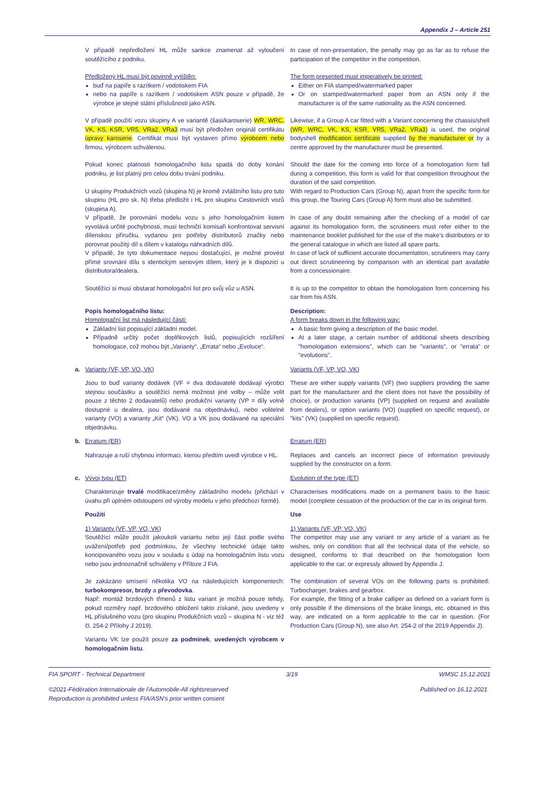Appendix J – Article 251
V případě nepředložení HL může sankce znamenat až vyloučení soutěžícího z podniku.
In case of non-presentation, the penalty may go as far as to refuse the participation of the competitor in the competition.
Předložený HL musí být povinně vytištěn:
buď na papíře s razítkem / vodotiskem FIA
nebo na papíře s razítkem / vodotiskem ASN pouze v případě, že výrobce je stejné státní příslušnosti jako ASN.
The form presented must imperatively be printed:
Either on FIA stamped/watermarked paper
Or on stamped/watermarked paper from an ASN only if the manufacturer is of the same nationality as the ASN concerned.
V případě použití vozu skupiny A ve variantě (šasi/karoserie) WR, WRC, VK, KS, KSR, VR5, VRa2, VRa3 musí být předložen originál certifikátu úpravy karoserie. Certifikát musí být vystaven přímo výrobcem nebo firmou, výrobcem schválenou.
Likewise, if a Group A car fitted with a Variant concerning the chassis/shell (WR, WRC, VK, KS, KSR, VR5, VRa2, VRa3) is used, the original bodyshell modification certificate supplied by the manufacturer or by a centre approved by the manufacturer must be presented.
Pokud konec platnosti homologačního listu spadá do doby konání podniku, je list platný pro celou dobu trvání podniku.
Should the date for the coming into force of a homologation form fall during a competition, this form is valid for that competition throughout the duration of the said competition.
U skupiny Produkčních vozů (skupina N) je kromě zvláštního listu pro tuto skupinu (HL pro sk. N) třeba předložit i HL pro skupinu Cestovních vozů (skupina A).
With regard to Production Cars (Group N), apart from the specific form for this group, the Touring Cars (Group A) form must also be submitted.
V případě, že porovnání modelu vozu s jeho homologačním listem vyvolává určité pochybnosti, musí techničtí komisaři konfrontovat servisní dílenskou příručku, vydanou pro potřeby distributorů značky nebo porovnat použitý díl s dílem v katalogu náhradních dílů.
In case of any doubt remaining after the checking of a model of car against its homologation form, the scrutineers must refer either to the maintenance booklet published for the use of the make's distributors or to the general catalogue in which are listed all spare parts.
V případě, že tyto dokumentace nejsou dostačující, je možné provést přímé srovnání dílu s identickým seriovým dílem, který je k dispozici u distributora/dealera.
In case of lack of sufficient accurate documentation, scrutineers may carry out direct scrutineering by comparison with an identical part available from a concessionaire.
Soutěžící si musí obstarat homologační list pro svůj vůz u ASN.
It is up to the competitor to obtain the homologation form concerning his car from his ASN.
Popis homologačního listu:
Homologační list má následující části:
Základní list popisující základní model.
Případně určitý počet doplňkových listů, popisujících rozšíření homologace, což mohou být „Varianty“, „Errata“ nebo „Evoluce“.
Description:
A form breaks down in the following way:
A basic form giving a description of the basic model.
At a later stage, a certain number of additional sheets describing "homologation extensions", which can be "variants", or "errata" or "evolutions".
a. Varianty (VF, VP, VO, VK) Variants (VF, VP, VO, VK)
Jsou to buď varianty dodávek (VF = dva dodavatelé dodávají výrobci stejnou součástku a soutěžící nemá možnost jiné volby – může volit pouze z těchto 2 dodavatelů) nebo produkční varianty (VP = díly volně dostupné u dealera, jsou dodávané na objednávku), nebo volitelné varianty (VO) a varianty „Kit“ (VK). VO a VK jsou dodávané na speciální objednávku.
These are either supply variants (VF) (two suppliers providing the same part for the manufacturer and the client does not have the possibility of choice), or production variants (VP) (supplied on request and available from dealers), or option variants (VO) (supplied on specific request), or "kits" (VK) (supplied on specific request).
b. Erratum (ER) Erratum (ER)
Nahrazuje a ruší chybnou informaci, kterou předtím uvedl výrobce v HL.
Replaces and cancels an incorrect piece of information previously supplied by the constructor on a form.
c. Vývoj typu (ET) Evolution of the type (ET)
Charakterizuje trvalé modifikace/změny základního modelu (přichází v úvahu při úplném odstoupení od výroby modelu v jeho předchozí formě).
Characterises modifications made on a permanent basis to the basic model (complete cessation of the production of the car in its original form.
Použití Use
1) Varianty (VF, VP, VO, VK)
Soutěžící může použít jakoukoli variantu nebo její část podle svého uvážení/potřeb pod podmínkou, že všechny technické údaje takto koncipovaného vozu jsou v souladu s údaji na homologačním listu vozu nebo jsou jednoznačně schváleny v Příloze J FIA.
1) Variants (VF, VP, VO, VK)
The competitor may use any variant or any article of a variant as he wishes, only on condition that all the technical data of the vehicle, so designed, conforms to that described on the homologation form applicable to the car, or expressly allowed by Appendix J.
Je zakázáno smísení několika VO na následujících komponentech: turbokompresor, brzdy a převodovka.
Např: montáž brzdových třmenů z listu variant je možná pouze tehdy, pokud rozměry např. brzdového obložení takto získané, jsou uvedeny v HL příslušného vozu (pro skupinu Produkčních vozů – skupina N - viz též čl. 254-2 Přílohy J 2019).
The combination of several VOs on the following parts is prohibited: Turbocharger, brakes and gearbox.
For example, the fitting of a brake calliper as defined on a variant form is only possible if the dimensions of the brake linings, etc. obtained in this way, are indicated on a form applicable to the car in question. (For Production Cars (Group N), see also Art. 254-2 of the 2019 Appendix J).
Variantu VK lze použít pouze za podmínek, uvedených výrobcem v homologačním listu.
FIA SPORT - Technical Department 3/19 WMSC 15.12.2021
©2021-Fédération Internationale de l'Automobile-All rightsreserved
Reproduction is prohibited unless FIA/ASN's prior written consent Published on 16.12.2021